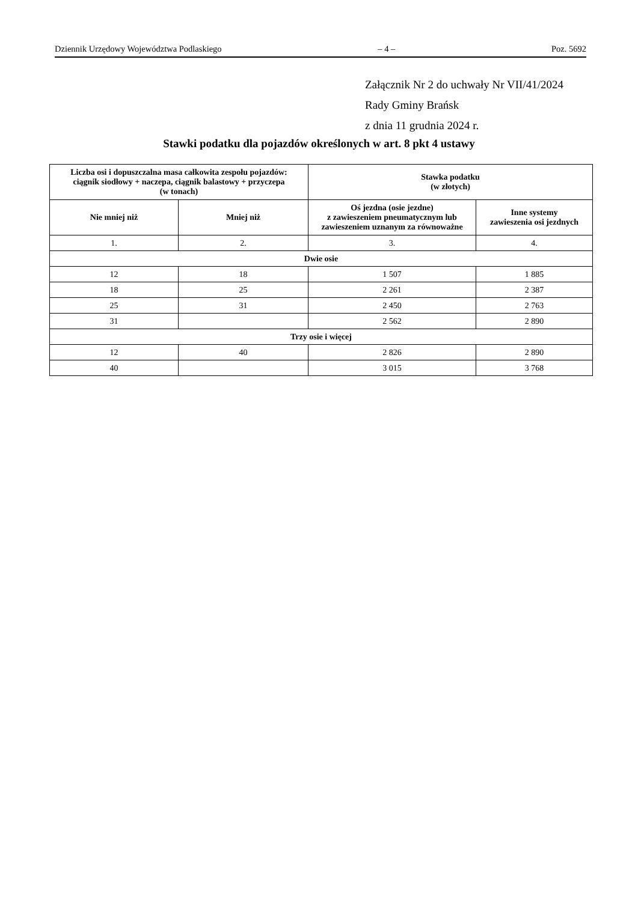Dziennik Urzędowy Województwa Podlaskiego – 4 – Poz. 5692
Załącznik Nr 2 do uchwały Nr VII/41/2024
Rady Gminy Brańsk
z dnia 11 grudnia 2024 r.
Stawki podatku dla pojazdów określonych w art. 8 pkt 4 ustawy
| Liczba osi i dopuszczalna masa całkowita zespołu pojazdów: ciągnik siodłowy + naczepa, ciągnik balastowy + przyczepa (w tonach) | | Stawka podatku (w złotych) | |
| --- | --- | --- | --- |
| Nie mniej niż | Mniej niż | Oś jezdna (osie jezdne) z zawieszeniem pneumatycznym lub zawieszeniem uznanym za równoważne | Inne systemy zawieszenia osi jezdnych |
| 1. | 2. | 3. | 4. |
| Dwie osie | | | |
| 12 | 18 | 1 507 | 1 885 |
| 18 | 25 | 2 261 | 2 387 |
| 25 | 31 | 2 450 | 2 763 |
| 31 | | 2 562 | 2 890 |
| Trzy osie i więcej | | | |
| 12 | 40 | 2 826 | 2 890 |
| 40 | | 3 015 | 3 768 |